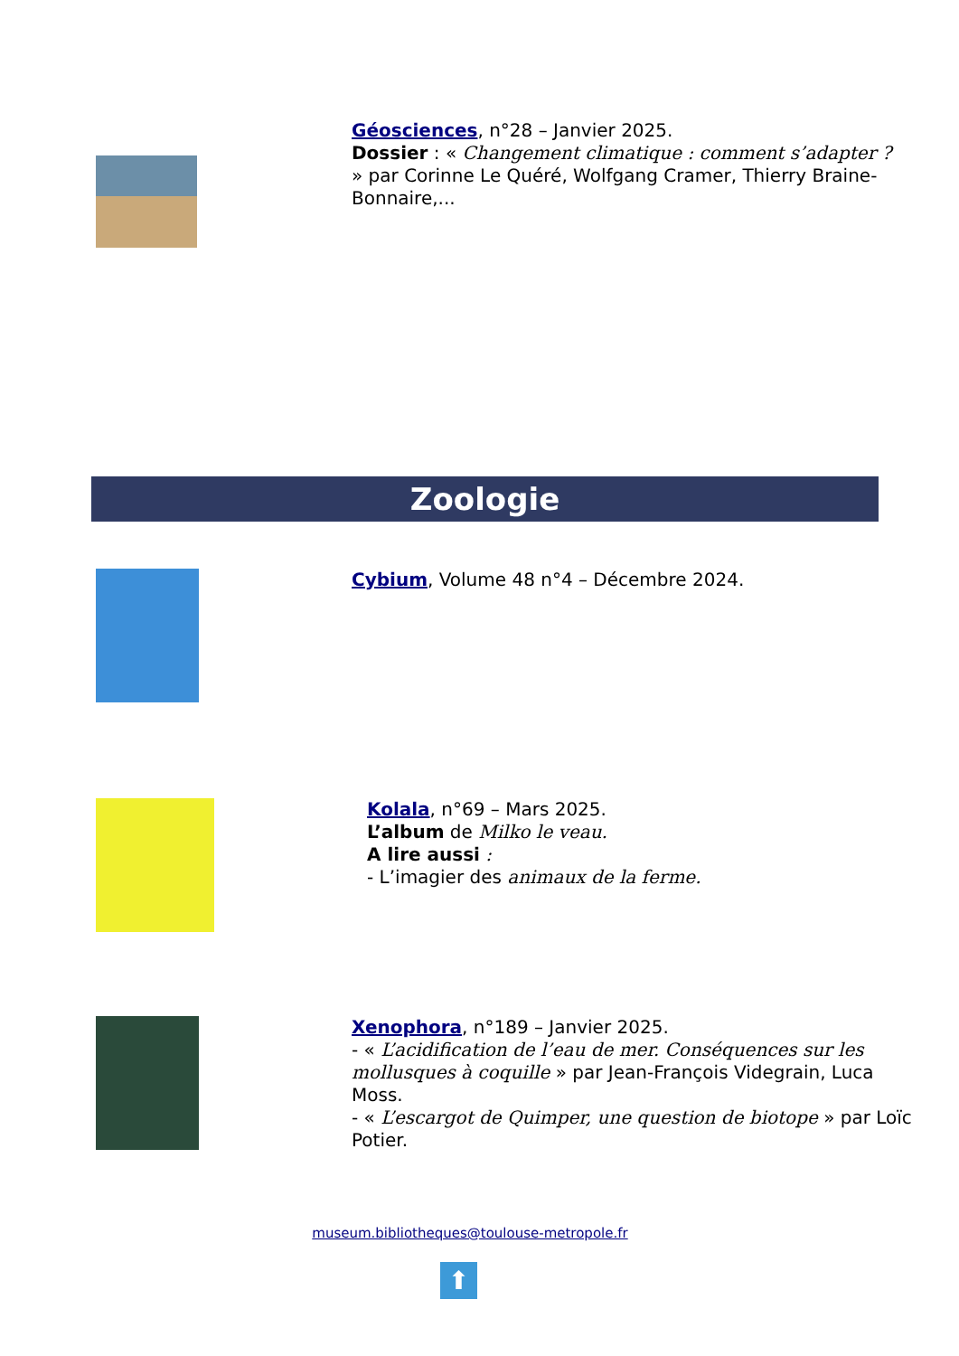Géosciences, n°28 – Janvier 2025.
Dossier : « Changement climatique : comment s’adapter ? » par Corinne Le Quéré, Wolfgang Cramer, Thierry Braine-Bonnaire,...
Zoologie
Cybium, Volume 48 n°4 – Décembre 2024.
Kolala, n°69 – Mars 2025.
L’album de Milko le veau.
A lire aussi :
- L’imagier des animaux de la ferme.
Xenophora, n°189 – Janvier 2025.
- « L’acidification de l’eau de mer. Conséquences sur les mollusques à coquille » par Jean-François Videgrain, Luca Moss.
- « L’escargot de Quimper, une question de biotope » par Loïc Potier.
museum.bibliotheques@toulouse-metropole.fr
⬆